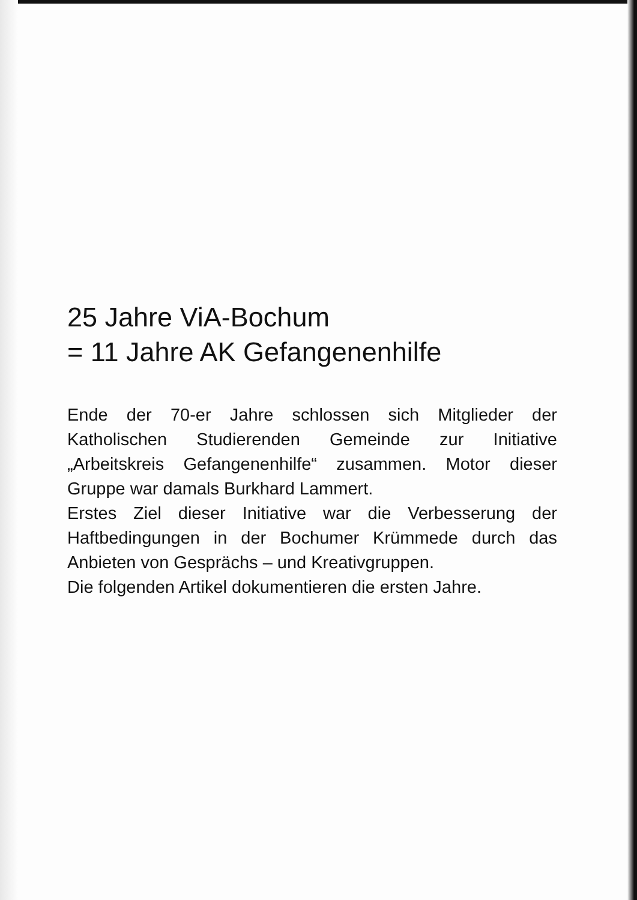25 Jahre ViA-Bochum
= 11 Jahre AK Gefangenenhilfe
Ende der 70-er Jahre schlossen sich Mitglieder der Katholischen Studierenden Gemeinde zur Initiative „Arbeitskreis Gefangenenhilfe“ zusammen. Motor dieser Gruppe war damals Burkhard Lammert.
Erstes Ziel dieser Initiative war die Verbesserung der Haftbedingungen in der Bochumer Krümmede durch das Anbieten von Gesprächs – und Kreativgruppen.
Die folgenden Artikel dokumentieren die ersten Jahre.